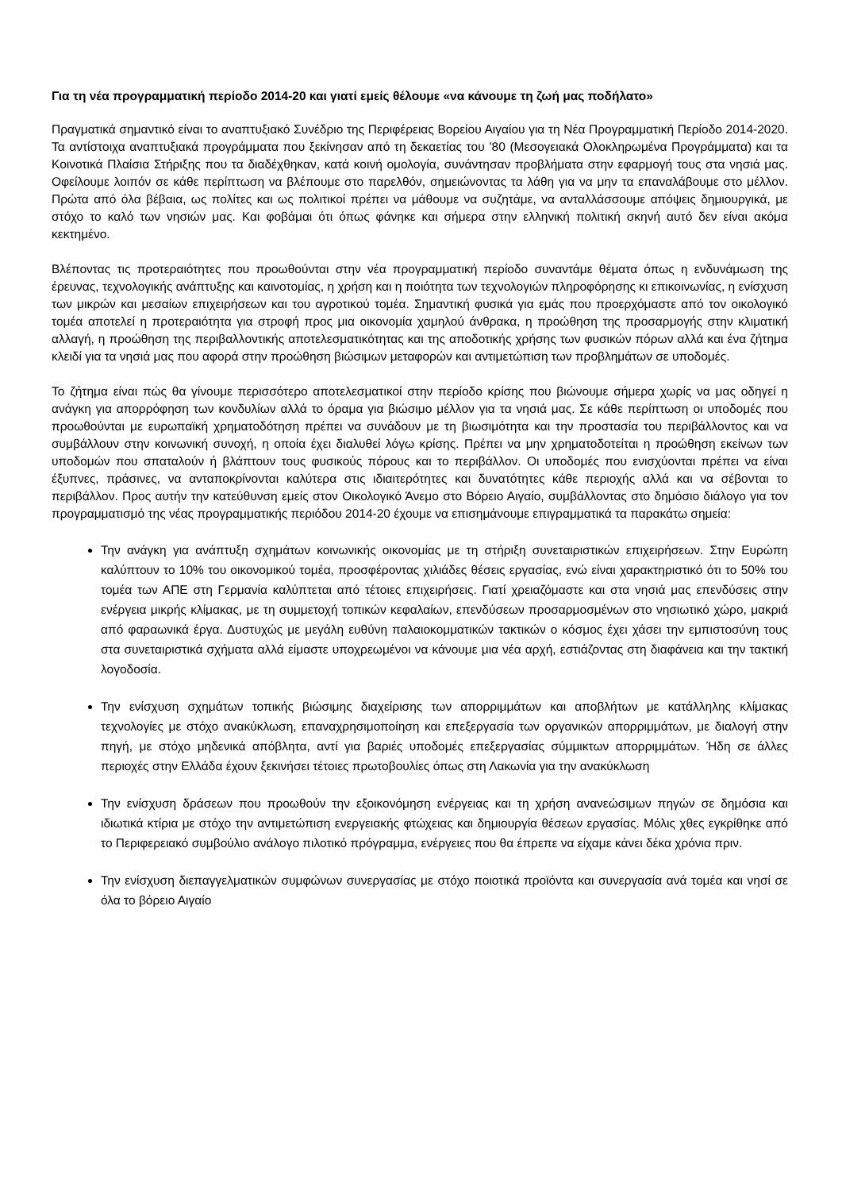Για τη νέα προγραμματική περίοδο 2014-20 και γιατί εμείς θέλουμε «να κάνουμε τη ζωή μας ποδήλατο»
Πραγματικά σημαντικό είναι το αναπτυξιακό Συνέδριο της Περιφέρειας Βορείου Αιγαίου για τη Νέα Προγραμματική Περίοδο 2014-2020. Τα αντίστοιχα αναπτυξιακά προγράμματα που ξεκίνησαν από τη δεκαετίας του ’80 (Μεσογειακά Ολοκληρωμένα Προγράμματα) και τα Κοινοτικά Πλαίσια Στήριξης που τα διαδέχθηκαν, κατά κοινή ομολογία, συνάντησαν προβλήματα στην εφαρμογή τους στα νησιά μας. Οφείλουμε λοιπόν σε κάθε περίπτωση να βλέπουμε στο παρελθόν, σημειώνοντας τα λάθη για να μην τα επαναλάβουμε στο μέλλον. Πρώτα από όλα βέβαια, ως πολίτες και ως πολιτικοί πρέπει να μάθουμε να συζητάμε, να ανταλλάσσουμε απόψεις δημιουργικά, με στόχο το καλό των νησιών μας. Και φοβάμαι ότι όπως φάνηκε και σήμερα στην ελληνική πολιτική σκηνή αυτό δεν είναι ακόμα κεκτημένο.
Βλέποντας τις προτεραιότητες που προωθούνται στην νέα προγραμματική περίοδο συναντάμε θέματα όπως η ενδυνάμωση της έρευνας, τεχνολογικής ανάπτυξης και καινοτομίας, η χρήση και η ποιότητα των τεχνολογιών πληροφόρησης κι επικοινωνίας, η ενίσχυση των μικρών και μεσαίων επιχειρήσεων και του αγροτικού τομέα. Σημαντική φυσικά για εμάς που προερχόμαστε από τον οικολογικό τομέα αποτελεί η προτεραιότητα για στροφή προς μια οικονομία χαμηλού άνθρακα, η προώθηση της προσαρμογής στην κλιματική αλλαγή, η προώθηση της περιβαλλοντικής αποτελεσματικότητας και της αποδοτικής χρήσης των φυσικών πόρων αλλά και ένα ζήτημα κλειδί για τα νησιά μας που αφορά στην προώθηση βιώσιμων μεταφορών και αντιμετώπιση των προβλημάτων σε υποδομές.
Το ζήτημα είναι πώς θα γίνουμε περισσότερο αποτελεσματικοί στην περίοδο κρίσης που βιώνουμε σήμερα χωρίς να μας οδηγεί η ανάγκη για απορρόφηση των κονδυλίων αλλά το όραμα για βιώσιμο μέλλον για τα νησιά μας. Σε κάθε περίπτωση οι υποδομές που προωθούνται με ευρωπαϊκή χρηματοδότηση πρέπει να συνάδουν με τη βιωσιμότητα και την προστασία του περιβάλλοντος και να συμβάλλουν στην κοινωνική συνοχή, η οποία έχει διαλυθεί λόγω κρίσης. Πρέπει να μην χρηματοδοτείται η προώθηση εκείνων των υποδομών που σπαταλούν ή βλάπτουν τους φυσικούς πόρους και το περιβάλλον. Οι υποδομές που ενισχύονται πρέπει να είναι έξυπνες, πράσινες, να ανταποκρίνονται καλύτερα στις ιδιαιτερότητες και δυνατότητες κάθε περιοχής αλλά και να σέβονται το περιβάλλον. Προς αυτήν την κατεύθυνση εμείς στον Οικολογικό Άνεμο στο Βόρειο Αιγαίο, συμβάλλοντας στο δημόσιο διάλογο για τον προγραμματισμό της νέας προγραμματικής περιόδου 2014-20 έχουμε να επισημάνουμε επιγραμματικά τα παρακάτω σημεία:
Την ανάγκη για ανάπτυξη σχημάτων κοινωνικής οικονομίας με τη στήριξη συνεταιριστικών επιχειρήσεων. Στην Ευρώπη καλύπτουν το 10% του οικονομικού τομέα, προσφέροντας χιλιάδες θέσεις εργασίας, ενώ είναι χαρακτηριστικό ότι το 50% του τομέα των ΑΠΕ στη Γερμανία καλύπτεται από τέτοιες επιχειρήσεις. Γιατί χρειαζόμαστε και στα νησιά μας επενδύσεις στην ενέργεια μικρής κλίμακας, με τη συμμετοχή τοπικών κεφαλαίων, επενδύσεων προσαρμοσμένων στο νησιωτικό χώρο, μακριά από φαραωνικά έργα. Δυστυχώς με μεγάλη ευθύνη παλαιοκομματικών τακτικών ο κόσμος έχει χάσει την εμπιστοσύνη τους στα συνεταιριστικά σχήματα αλλά είμαστε υποχρεωμένοι να κάνουμε μια νέα αρχή, εστιάζοντας στη διαφάνεια και την τακτική λογοδοσία.
Την ενίσχυση σχημάτων τοπικής βιώσιμης διαχείρισης των απορριμμάτων και αποβλήτων με κατάλληλης κλίμακας τεχνολογίες με στόχο ανακύκλωση, επαναχρησιμοποίηση και επεξεργασία των οργανικών απορριμμάτων, με διαλογή στην πηγή, με στόχο μηδενικά απόβλητα, αντί για βαριές υποδομές επεξεργασίας σύμμικτων απορριμμάτων. Ήδη σε άλλες περιοχές στην Ελλάδα έχουν ξεκινήσει τέτοιες πρωτοβουλίες όπως στη Λακωνία για την ανακύκλωση
Την ενίσχυση δράσεων που προωθούν την εξοικονόμηση ενέργειας και τη χρήση ανανεώσιμων πηγών σε δημόσια και ιδιωτικά κτίρια με στόχο την αντιμετώπιση ενεργειακής φτώχειας και δημιουργία θέσεων εργασίας. Μόλις χθες εγκρίθηκε από το Περιφερειακό συμβούλιο ανάλογο πιλοτικό πρόγραμμα, ενέργειες που θα έπρεπε να είχαμε κάνει δέκα χρόνια πριν.
Την ενίσχυση διεπαγγελματικών συμφώνων συνεργασίας με στόχο ποιοτικά προϊόντα και συνεργασία ανά τομέα και νησί σε όλα το βόρειο Αιγαίο